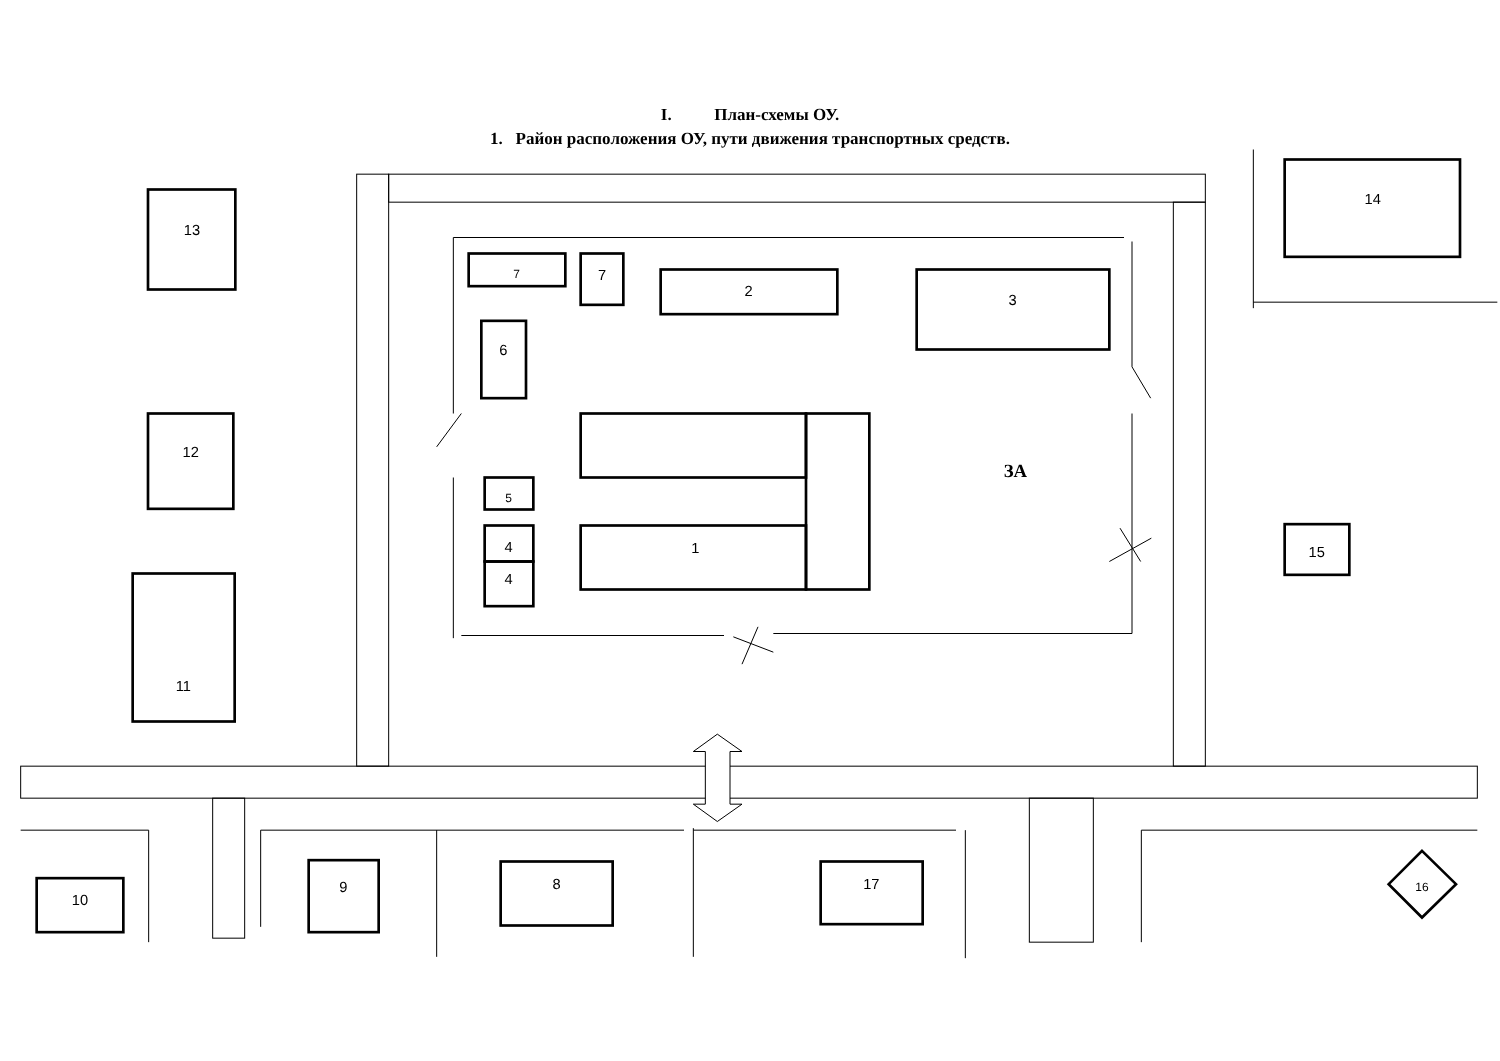I. План-схемы ОУ.
1. Район расположения ОУ, пути движения транспортных средств.
13
12
11
14
15
7
7
2
3
6
1
5
4
4
ЗА
10
9
8
17
16